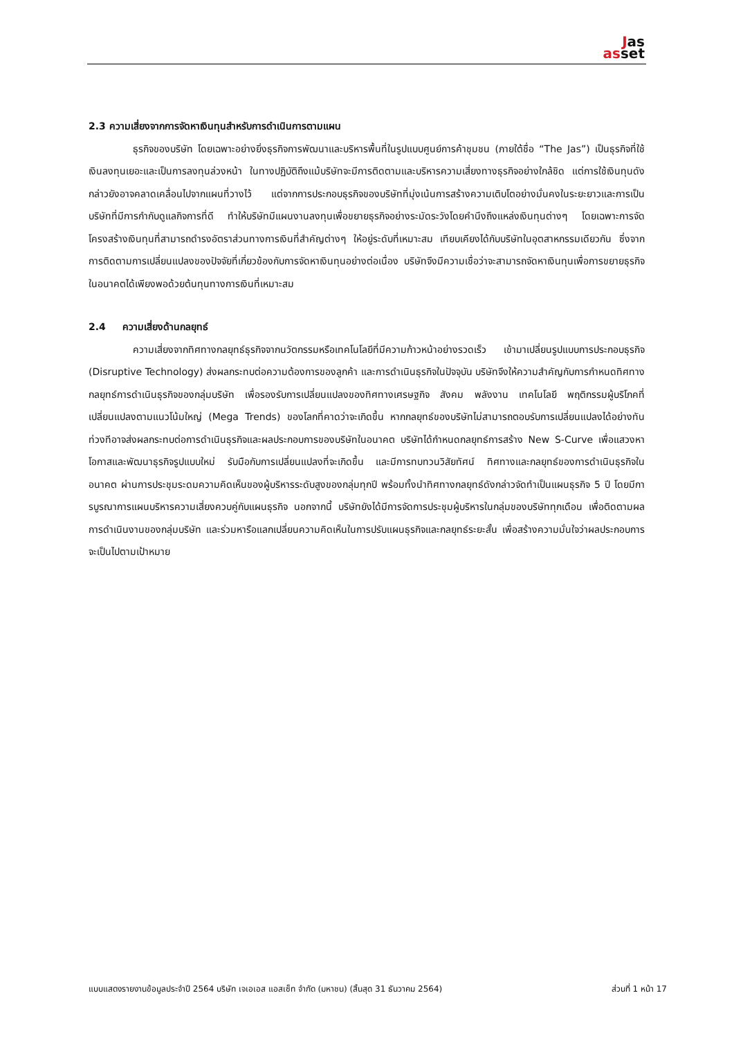Jas
asset
2.3 ความเสี่ยงจากการจัดหาเงินทุนสำหรับการดำเนินการตามแผน
ธุรกิจของบริษัท โดยเฉพาะอย่างยิ่งธุรกิจการพัฒนาและบริหารพื้นที่ในรูปแบบศูนย์การค้าชุมชน (ภายใต้ชื่อ “The Jas”) เป็นธุรกิจที่ใช้เงินลงทุนเยอะและเป็นการลงทุนล่วงหน้า ในทางปฏิบัติถึงแม้บริษัทจะมีการติดตามและบริหารความเสี่ยงทางธุรกิจอย่างใกล้ชิด แต่การใช้เงินทุนดังกล่าวยังอาจคลาดเคลื่อนไปจากแผนที่วางไว้ แต่จากการประกอบธุรกิจของบริษัทที่มุ่งเน้นการสร้างความเติบโตอย่างมั่นคงในระยะยาวและการเป็นบริษัทที่มีการกำกับดูแลกิจการที่ดี ทำให้บริษัทมีแผนงานลงทุนเพื่อขยายธุรกิจอย่างระมัดระวังโดยคำนึงถึงแหล่งเงินทุนต่างๆ โดยเฉพาะการจัดโครงสร้างเงินทุนที่สามารถดำรงอัตราส่วนทางการเงินที่สำคัญต่างๆ ให้อยู่ระดับที่เหมาะสม เทียบเคียงได้กับบริษัทในอุตสาหกรรมเดียวกัน ซึ่งจากการติดตามการเปลี่ยนแปลงของปัจจัยที่เกี่ยวข้องกับการจัดหาเงินทุนอย่างต่อเนื่อง บริษัทจึงมีความเชื่อว่าจะสามารถจัดหาเงินทุนเพื่อการขยายธุรกิจในอนาคตได้เพียงพอด้วยต้นทุนทางการเงินที่เหมาะสม
2.4 ความเสี่ยงด้านกลยุทธ์
ความเสี่ยงจากทิศทางกลยุทธ์ธุรกิจจากนวัตกรรมหรือเทคโนโลยีที่มีความก้าวหน้าอย่างรวดเร็ว เข้ามาเปลี่ยนรูปแบบการประกอบธุรกิจ (Disruptive Technology) ส่งผลกระทบต่อความต้องการของลูกค้า และการดำเนินธุรกิจในปัจจุบัน บริษัทจึงให้ความสำคัญกับการกำหนดทิศทางกลยุทธ์การดำเนินธุรกิจของกลุ่มบริษัท เพื่อรองรับการเปลี่ยนแปลงของทิศทางเศรษฐกิจ สังคม พลังงาน เทคโนโลยี พฤติกรรมผู้บริโภคที่เปลี่ยนแปลงตามแนวโน้มใหญ่ (Mega Trends) ของโลกที่คาดว่าจะเกิดขึ้น หากกลยุทธ์ของบริษัทไม่สามารถตอบรับการเปลี่ยนแปลงได้อย่างทันท่วงทีอาจส่งผลกระทบต่อการดำเนินธุรกิจและผลประกอบการของบริษัทในอนาคต บริษัทได้กำหนดกลยุทธ์การสร้าง New S-Curve เพื่อแสวงหาโอกาสและพัฒนาธุรกิจรูปแบบใหม่ รับมือกับการเปลี่ยนแปลงที่จะเกิดขึ้น และมีการทบทวนวิสัยทัศน์ ทิศทางและกลยุทธ์ของการดำเนินธุรกิจในอนาคต ผ่านการประชุมระดมความคิดเห็นของผู้บริหารระดับสูงของกลุ่มทุกปี พร้อมทั้งนำทิศทางกลยุทธ์ดังกล่าวจัดทำเป็นแผนธุรกิจ 5 ปี โดยมีการบูรณาการแผนบริหารความเสี่ยงควบคู่กับแผนธุรกิจ นอกจากนี้ บริษัทยังได้มีการจัดการประชุมผู้บริหารในกลุ่มของบริษัททุกเดือน เพื่อติดตามผลการดำเนินงานของกลุ่มบริษัท และร่วมหารือแลกเปลี่ยนความคิดเห็นในการปรับแผนธุรกิจและกลยุทธ์ระยะสั้น เพื่อสร้างความมั่นใจว่าผลประกอบการจะเป็นไปตามเป้าหมาย
แบบแสดงรายงานข้อมูลประจำปี 2564 บริษัท เจเอเอส แอสเซ็ท จำกัด (มหาชน) (สิ้นสุด 31 ธันวาคม 2564) ส่วนที่ 1 หน้า 17